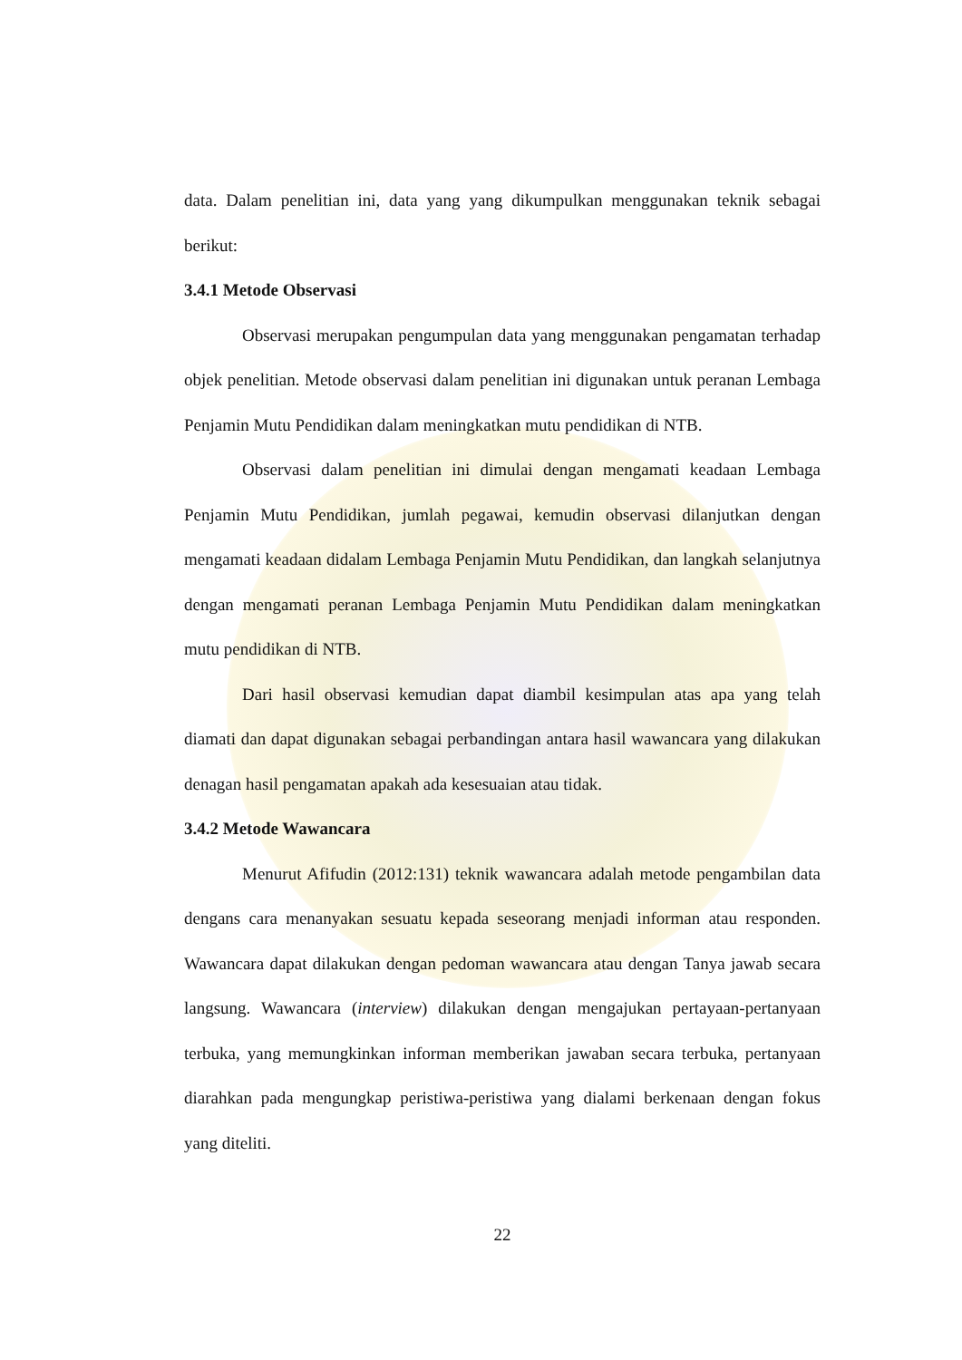data. Dalam penelitian ini, data yang yang dikumpulkan menggunakan teknik sebagai berikut:
3.4.1 Metode Observasi
Observasi merupakan pengumpulan data yang menggunakan pengamatan terhadap objek penelitian. Metode observasi dalam penelitian ini digunakan untuk peranan Lembaga Penjamin Mutu Pendidikan dalam meningkatkan mutu pendidikan di NTB.
Observasi dalam penelitian ini dimulai dengan mengamati keadaan Lembaga Penjamin Mutu Pendidikan, jumlah pegawai, kemudin observasi dilanjutkan dengan mengamati keadaan didalam Lembaga Penjamin Mutu Pendidikan, dan langkah selanjutnya dengan mengamati peranan Lembaga Penjamin Mutu Pendidikan dalam meningkatkan mutu pendidikan di NTB.
Dari hasil observasi kemudian dapat diambil kesimpulan atas apa yang telah diamati dan dapat digunakan sebagai perbandingan antara hasil wawancara yang dilakukan denagan hasil pengamatan apakah ada kesesuaian atau tidak.
3.4.2 Metode Wawancara
Menurut Afifudin (2012:131) teknik wawancara adalah metode pengambilan data dengans cara menanyakan sesuatu kepada seseorang menjadi informan atau responden. Wawancara dapat dilakukan dengan pedoman wawancara atau dengan Tanya jawab secara langsung. Wawancara (interview) dilakukan dengan mengajukan pertayaan-pertanyaan terbuka, yang memungkinkan informan memberikan jawaban secara terbuka, pertanyaan diarahkan pada mengungkap peristiwa-peristiwa yang dialami berkenaan dengan fokus yang diteliti.
22